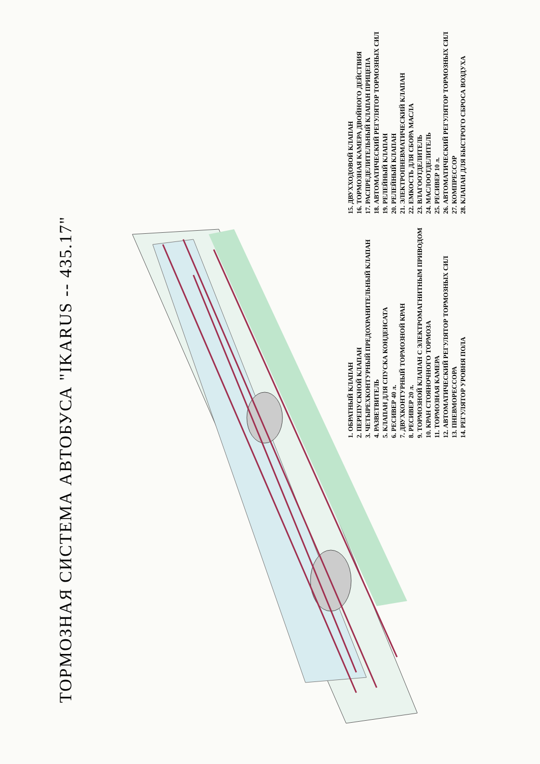ТОРМОЗНАЯ СИСТЕМА АВТОБУСА "IKARUS -- 435.17"
1. ОБРАТНЫЙ КЛАПАН
2. ПЕРЕПУСКНОЙ КЛАПАН
3. ЧЕТЫРЕХКОНТУРНЫЙ ПРЕДОХРАНИТЕЛЬНЫЙ КЛАПАН
4. РАЗВЕТВИТЕЛЬ
5. КЛАПАН ДЛЯ СПУСКА КОНДЕНСАТА
6. РЕСИВЕР 40 л.
7. ДВУХКОНТУРНЫЙ ТОРМОЗНОЙ КРАН
8. РЕСИВЕР 20 л.
9. ТОРМОЗНОЙ КЛАПАН С ЭЛЕКТРОМАГНИТНЫМ ПРИВОДОМ
10. КРАН СТОЯНОЧНОГО ТОРМОЗА
11. ТОРМОЗНАЯ КАМЕРА
12. АВТОМАТИЧЕСКИЙ РЕГУЛЯТОР ТОРМОЗНЫХ СИЛ
13. ПНЕВМОРЕССОРА
14. РЕГУЛЯТОР УРОВНЯ ПОЛА
15. ДВУХХОДОВОЙ КЛАПАН
16. ТОРМОЗНАЯ КАМЕРА ДВОЙНОГО ДЕЙСТВИЯ
17. РАСПРЕДЕЛИТЕЛЬНЫЙ КЛАПАН ПРИЦЕПА
18. АВТОМАТИЧЕСКИЙ РЕГУЛЯТОР ТОРМОЗНЫХ СИЛ
19. РЕЛЕЙНЫЙ КЛАПАН
20. РЕЛЕЙНЫЙ КЛАПАН
21. ЭЛЕКТРОПНЕВМАТИЧЕСКИЙ КЛАПАН
22. ЕМКОСТЬ ДЛЯ СБОРА МАСЛА
23. ВЛАГООТДЕЛИТЕЛЬ
24. МАСЛООТДЕЛИТЕЛЬ
25. РЕСИВЕР 10 л.
26. АВТОМАТИЧЕСКИЙ РЕГУЛЯТОР ТОРМОЗНЫХ СИЛ
27. КОМПРЕССОР
28. КЛАПАН ДЛЯ БЫСТРОГО СБРОСА ВОЗДУХА